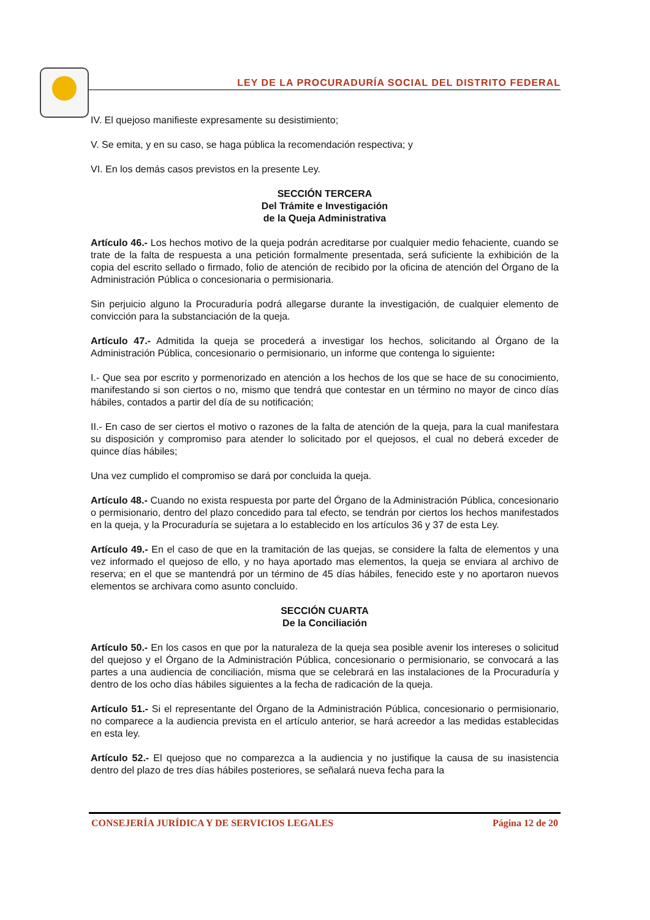LEY DE LA PROCURADURÍA SOCIAL DEL DISTRITO FEDERAL
IV. El quejoso manifieste expresamente su desistimiento;
V. Se emita, y en su caso, se haga pública la recomendación respectiva; y
VI. En los demás casos previstos en la presente Ley.
SECCIÓN TERCERA
Del Trámite e Investigación
de la Queja Administrativa
Artículo 46.- Los hechos motivo de la queja podrán acreditarse por cualquier medio fehaciente, cuando se trate de la falta de respuesta a una petición formalmente presentada, será suficiente la exhibición de la copia del escrito sellado o firmado, folio de atención de recibido por la oficina de atención del Órgano de la Administración Pública o concesionaria o permisionaria.
Sin perjuicio alguno la Procuraduría podrá allegarse durante la investigación, de cualquier elemento de convicción para la substanciación de la queja.
Artículo 47.- Admitida la queja se procederá a investigar los hechos, solicitando al Órgano de la Administración Pública, concesionario o permisionario, un informe que contenga lo siguiente:
I.- Que sea por escrito y pormenorizado en atención a los hechos de los que se hace de su conocimiento, manifestando si son ciertos o no, mismo que tendrá que contestar en un término no mayor de cinco días hábiles, contados a partir del día de su notificación;
II.- En caso de ser ciertos el motivo o razones de la falta de atención de la queja, para la cual manifestara su disposición y compromiso para atender lo solicitado por el quejosos, el cual no deberá exceder de quince días hábiles;
Una vez cumplido el compromiso se dará por concluida la queja.
Artículo 48.- Cuando no exista respuesta por parte del Órgano de la Administración Pública, concesionario o permisionario, dentro del plazo concedido para tal efecto, se tendrán por ciertos los hechos manifestados en la queja, y la Procuraduría se sujetara a lo establecido en los artículos 36 y 37 de esta Ley.
Artículo 49.- En el caso de que en la tramitación de las quejas, se considere la falta de elementos y una vez informado el quejoso de ello, y no haya aportado mas elementos, la queja se enviara al archivo de reserva; en el que se mantendrá por un término de 45 días hábiles, fenecido este y no aportaron nuevos elementos se archivara como asunto concluido.
SECCIÓN CUARTA
De la Conciliación
Artículo 50.- En los casos en que por la naturaleza de la queja sea posible avenir los intereses o solicitud del quejoso y el Órgano de la Administración Pública, concesionario o permisionario, se convocará a las partes a una audiencia de conciliación, misma que se celebrará en las instalaciones de la Procuraduría y dentro de los ocho días hábiles siguientes a la fecha de radicación de la queja.
Artículo 51.- Si el representante del Órgano de la Administración Pública, concesionario o permisionario, no comparece a la audiencia prevista en el artículo anterior, se hará acreedor a las medidas establecidas en esta ley.
Artículo 52.- El quejoso que no comparezca a la audiencia y no justifique la causa de su inasistencia dentro del plazo de tres días hábiles posteriores, se señalará nueva fecha para la
CONSEJERÍA JURÍDICA Y DE SERVICIOS LEGALES Página 12 de 20